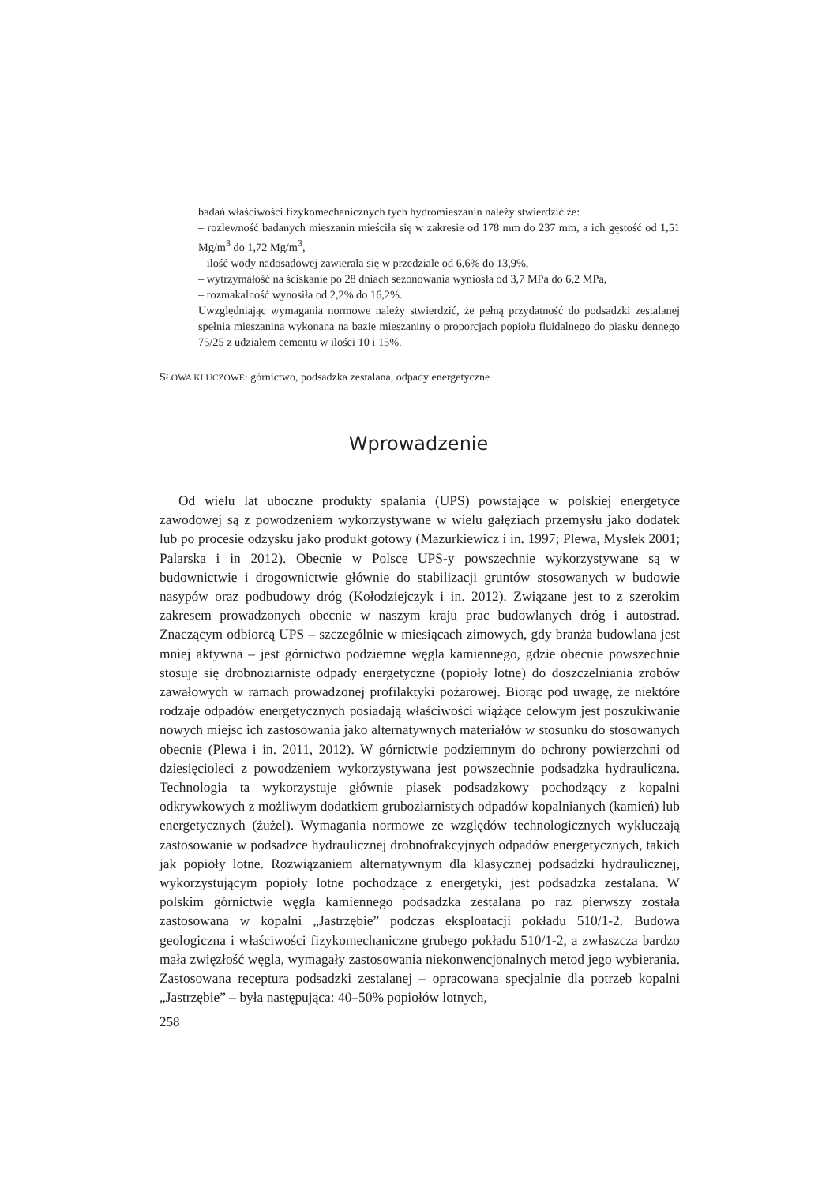badań właściwości fizykomechanicznych tych hydromieszanin należy stwierdzić że:
– rozlewność badanych mieszanin mieściła się w zakresie od 178 mm do 237 mm, a ich gęstość od 1,51 Mg/m<sup>3</sup> do 1,72 Mg/m<sup>3</sup>,
– ilość wody nadosadowej zawierała się w przedziale od 6,6% do 13,9%,
– wytrzymałość na ściskanie po 28 dniach sezonowania wyniosła od 3,7 MPa do 6,2 MPa,
– rozmakalność wynosiła od 2,2% do 16,2%.
Uwzględniając wymagania normowe należy stwierdzić, że pełną przydatność do podsadzki zestalanej spełnia mieszanina wykonana na bazie mieszaniny o proporcjach popiołu fluidalnego do piasku dennego 75/25 z udziałem cementu w ilości 10 i 15%.
SŁOWA KLUCZOWE: górnictwo, podsadzka zestalana, odpady energetyczne
Wprowadzenie
Od wielu lat uboczne produkty spalania (UPS) powstające w polskiej energetyce zawodowej są z powodzeniem wykorzystywane w wielu gałęziach przemysłu jako dodatek lub po procesie odzysku jako produkt gotowy (Mazurkiewicz i in. 1997; Plewa, Mysłek 2001; Palarska i in 2012). Obecnie w Polsce UPS-y powszechnie wykorzystywane są w budownictwie i drogownictwie głównie do stabilizacji gruntów stosowanych w budowie nasypów oraz podbudowy dróg (Kołodziejczyk i in. 2012). Związane jest to z szerokim zakresem prowadzonych obecnie w naszym kraju prac budowlanych dróg i autostrad. Znaczącym odbiorcą UPS – szczególnie w miesiącach zimowych, gdy branża budowlana jest mniej aktywna – jest górnictwo podziemne węgla kamiennego, gdzie obecnie powszechnie stosuje się drobnoziarniste odpady energetyczne (popioły lotne) do doszczelniania zrobów zawałowych w ramach prowadzonej profilaktyki pożarowej. Biorąc pod uwagę, że niektóre rodzaje odpadów energetycznych posiadają właściwości wiążące celowym jest poszukiwanie nowych miejsc ich zastosowania jako alternatywnych materiałów w stosunku do stosowanych obecnie (Plewa i in. 2011, 2012). W górnictwie podziemnym do ochrony powierzchni od dziesięcioleci z powodzeniem wykorzystywana jest powszechnie podsadzka hydrauliczna. Technologia ta wykorzystuje głównie piasek podsadzkowy pochodzący z kopalni odkrywkowych z możliwym dodatkiem gruboziarnistych odpadów kopalnianych (kamień) lub energetycznych (żużel). Wymagania normowe ze względów technologicznych wykluczają zastosowanie w podsadzce hydraulicznej drobnofrakcyjnych odpadów energetycznych, takich jak popioły lotne. Rozwiązaniem alternatywnym dla klasycznej podsadzki hydraulicznej, wykorzystującym popioły lotne pochodzące z energetyki, jest podsadzka zestalana. W polskim górnictwie węgla kamiennego podsadzka zestalana po raz pierwszy została zastosowana w kopalni „Jastrzębie” podczas eksploatacji pokładu 510/1-2. Budowa geologiczna i właściwości fizykomechaniczne grubego pokładu 510/1-2, a zwłaszcza bardzo mała zwięzłość węgla, wymagały zastosowania niekonwencjonalnych metod jego wybierania. Zastosowana receptura podsadzki zestalanej – opracowana specjalnie dla potrzeb kopalni „Jastrzębie” – była następująca: 40–50% popiołów lotnych,
258